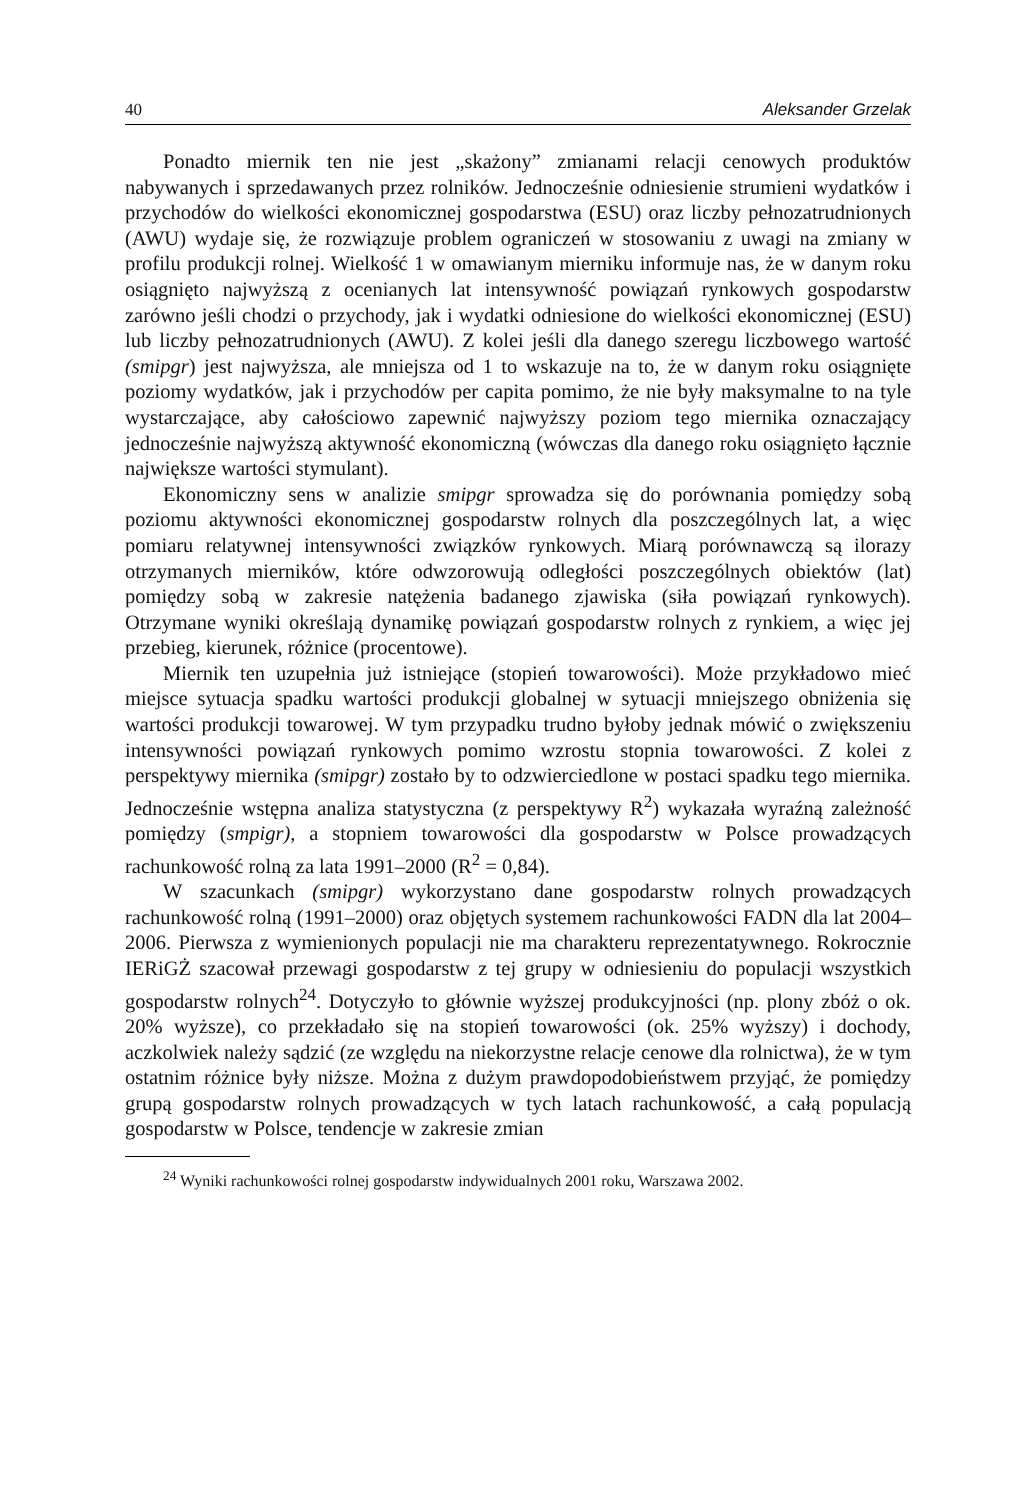40 Aleksander Grzelak
Ponadto miernik ten nie jest „skażony” zmianami relacji cenowych produktów nabywanych i sprzedawanych przez rolników. Jednocześnie odniesienie strumieni wydatków i przychodów do wielkości ekonomicznej gospodarstwa (ESU) oraz liczby pełnozatrudnionych (AWU) wydaje się, że rozwiązuje problem ograniczeń w stosowaniu z uwagi na zmiany w profilu produkcji rolnej. Wielkość 1 w omawianym mierniku informuje nas, że w danym roku osiągnięto najwyższą z ocenianych lat intensywność powiązań rynkowych gospodarstw zarówno jeśli chodzi o przychody, jak i wydatki odniesione do wielkości ekonomicznej (ESU) lub liczby pełnozatrudnionych (AWU). Z kolei jeśli dla danego szeregu liczbowego wartość (smipgr) jest najwyższa, ale mniejsza od 1 to wskazuje na to, że w danym roku osiągnięte poziomy wydatków, jak i przychodów per capita pomimo, że nie były maksymalne to na tyle wystarczające, aby całościowo zapewnić najwyższy poziom tego miernika oznaczający jednocześnie najwyższą aktywność ekonomiczną (wówczas dla danego roku osiągnięto łącznie największe wartości stymulant).
Ekonomiczny sens w analizie smipgr sprowadza się do porównania pomiędzy sobą poziomu aktywności ekonomicznej gospodarstw rolnych dla poszczególnych lat, a więc pomiaru relatywnej intensywności związków rynkowych. Miarą porównawczą są ilorazy otrzymanych mierników, które odwzorowują odległości poszczególnych obiektów (lat) pomiędzy sobą w zakresie natężenia badanego zjawiska (siła powiązań rynkowych). Otrzymane wyniki określają dynamikę powiązań gospodarstw rolnych z rynkiem, a więc jej przebieg, kierunek, różnice (procentowe).
Miernik ten uzupełnia już istniejące (stopień towarowości). Może przykładowo mieć miejsce sytuacja spadku wartości produkcji globalnej w sytuacji mniejszego obniżenia się wartości produkcji towarowej. W tym przypadku trudno byłoby jednak mówić o zwiększeniu intensywności powiązań rynkowych pomimo wzrostu stopnia towarowości. Z kolei z perspektywy miernika (smipgr) zostało by to odzwierciedlone w postaci spadku tego miernika. Jednocześnie wstępna analiza statystyczna (z perspektywy R<sup>2</sup>) wykazała wyraźną zależność pomiędzy (smpigr), a stopniem towarowości dla gospodarstw w Polsce prowadzących rachunkowość rolną za lata 1991–2000 (R<sup>2</sup> = 0,84).
W szacunkach (smipgr) wykorzystano dane gospodarstw rolnych prowadzących rachunkowość rolną (1991–2000) oraz objętych systemem rachunkowości FADN dla lat 2004–2006. Pierwsza z wymienionych populacji nie ma charakteru reprezentatywnego. Rokrocznie IERiGŻ szacował przewagi gospodarstw z tej grupy w odniesieniu do populacji wszystkich gospodarstw rolnych<sup>24</sup>. Dotyczyło to głównie wyższej produkcyjności (np. plony zbóż o ok. 20% wyższe), co przekładało się na stopień towarowości (ok. 25% wyższy) i dochody, aczkolwiek należy sądzić (ze względu na niekorzystne relacje cenowe dla rolnictwa), że w tym ostatnim różnice były niższe. Można z dużym prawdopodobieństwem przyjąć, że pomiędzy grupą gospodarstw rolnych prowadzących w tych latach rachunkowość, a całą populacją gospodarstw w Polsce, tendencje w zakresie zmian
<sup>24</sup> Wyniki rachunkowości rolnej gospodarstw indywidualnych 2001 roku, Warszawa 2002.